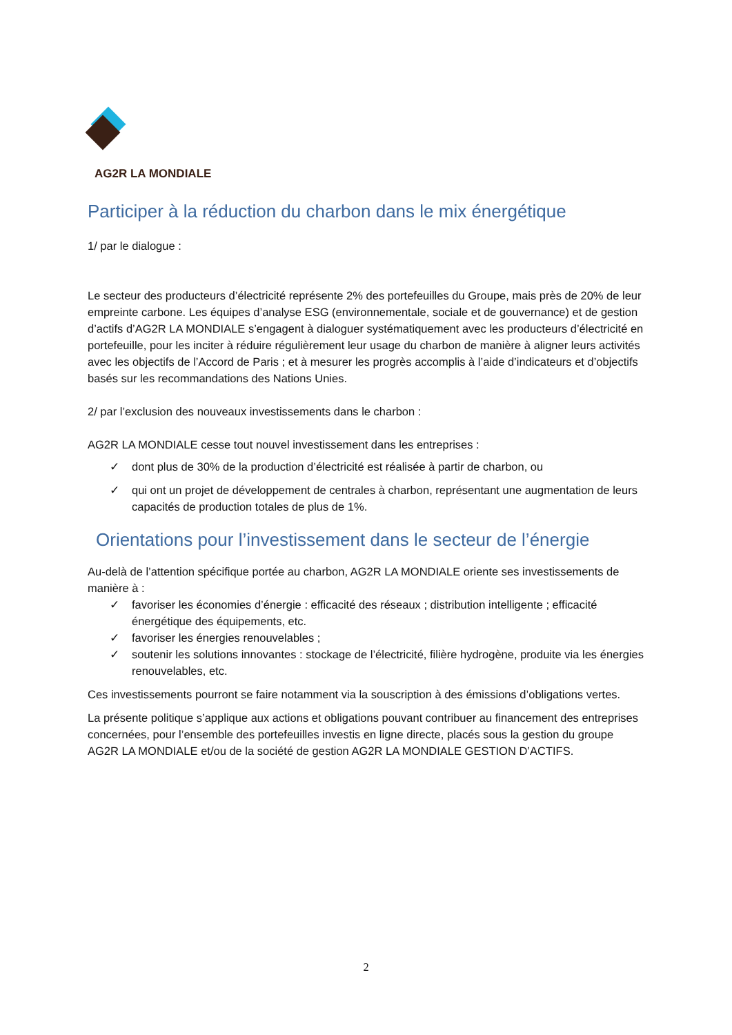AG2R LA MONDIALE
Participer à la réduction du charbon dans le mix énergétique
1/ par le dialogue :
Le secteur des producteurs d’électricité représente 2% des portefeuilles du Groupe, mais près de 20% de leur empreinte carbone. Les équipes d’analyse ESG (environnementale, sociale et de gouvernance) et de gestion d’actifs d’AG2R LA MONDIALE s’engagent à dialoguer systématiquement avec les producteurs d’électricité en portefeuille, pour les inciter à réduire régulièrement leur usage du charbon de manière à aligner leurs activités avec les objectifs de l’Accord de Paris ; et à mesurer les progrès accomplis à l’aide d’indicateurs et d’objectifs basés sur les recommandations des Nations Unies.
2/ par l’exclusion des nouveaux investissements dans le charbon :
AG2R LA MONDIALE cesse tout nouvel investissement dans les entreprises :
✓ dont plus de 30% de la production d’électricité est réalisée à partir de charbon, ou
✓ qui ont un projet de développement de centrales à charbon, représentant une augmentation de leurs capacités de production totales de plus de 1%.
Orientations pour l’investissement dans le secteur de l’énergie
Au-delà de l’attention spécifique portée au charbon, AG2R LA MONDIALE oriente ses investissements de manière à :
✓ favoriser les économies d’énergie : efficacité des réseaux ; distribution intelligente ; efficacité énergétique des équipements, etc.
✓ favoriser les énergies renouvelables ;
✓ soutenir les solutions innovantes : stockage de l’électricité, filière hydrogène, produite via les énergies renouvelables, etc.
Ces investissements pourront se faire notamment via la souscription à des émissions d’obligations vertes.
La présente politique s’applique aux actions et obligations pouvant contribuer au financement des entreprises concernées, pour l’ensemble des portefeuilles investis en ligne directe, placés sous la gestion du groupe AG2R LA MONDIALE et/ou de la société de gestion AG2R LA MONDIALE GESTION D’ACTIFS.
2